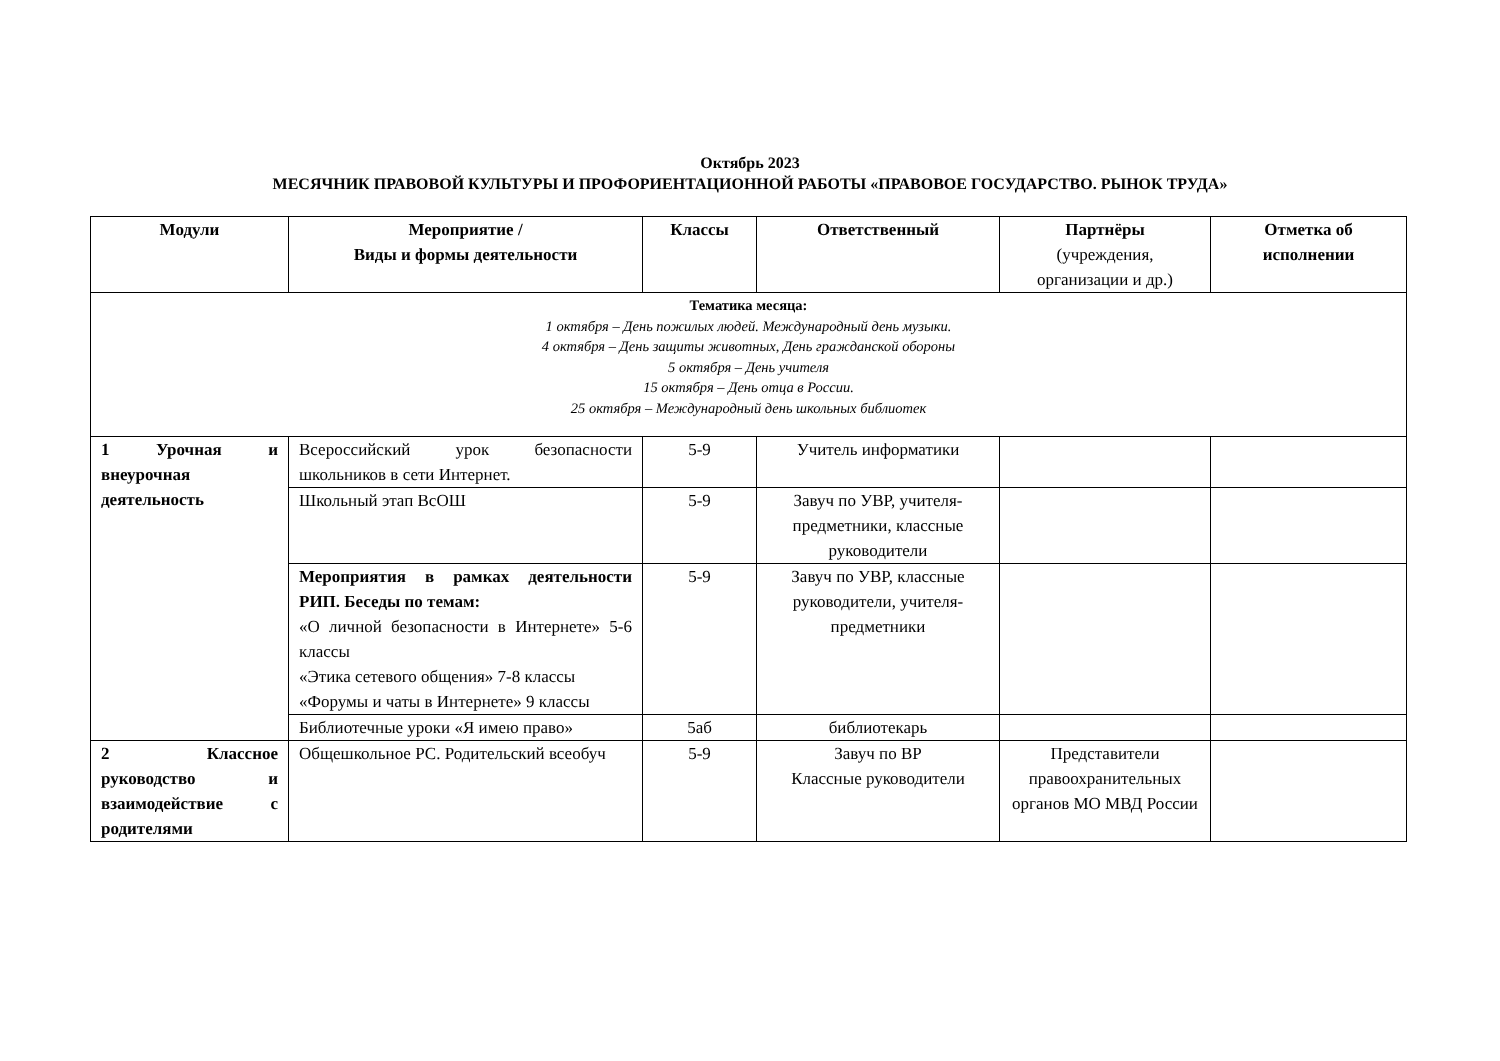Октябрь 2023
МЕСЯЧНИК ПРАВОВОЙ КУЛЬТУРЫ И ПРОФОРИЕНТАЦИОННОЙ РАБОТЫ «ПРАВОВОЕ ГОСУДАРСТВО. РЫНОК ТРУДА»
| Модули | Мероприятие / Виды и формы деятельности | Классы | Ответственный | Партнёры (учреждения, организации и др.) | Отметка об исполнении |
| --- | --- | --- | --- | --- | --- |
| Тематика месяца: 1 октября – День пожилых людей. Международный день музыки. 4 октября – День защиты животных, День гражданской обороны 5 октября – День учителя 15 октября – День отца в России. 25 октября – Международный день школьных библиотек | | | | | |
| 1 Урочная и внеурочная деятельность | Всероссийский урок безопасности школьников в сети Интернет. | 5-9 | Учитель информатики | | |
| | Школьный этап ВсОШ | 5-9 | Завуч по УВР, учителя-предметники, классные руководители | | |
| | Мероприятия в рамках деятельности РИП. Беседы по темам: «О личной безопасности в Интернете» 5-6 классы «Этика сетевого общения» 7-8 классы «Форумы и чаты в Интернете» 9 классы | 5-9 | Завуч по УВР, классные руководители, учителя-предметники | | |
| | Библиотечные уроки «Я имею право» | 5аб | библиотекарь | | |
| 2 Классное руководство и взаимодействие с родителями | Общешкольное РС. Родительский всеобуч | 5-9 | Завуч по ВР Классные руководители | Представители правоохранительных органов МО МВД России | |